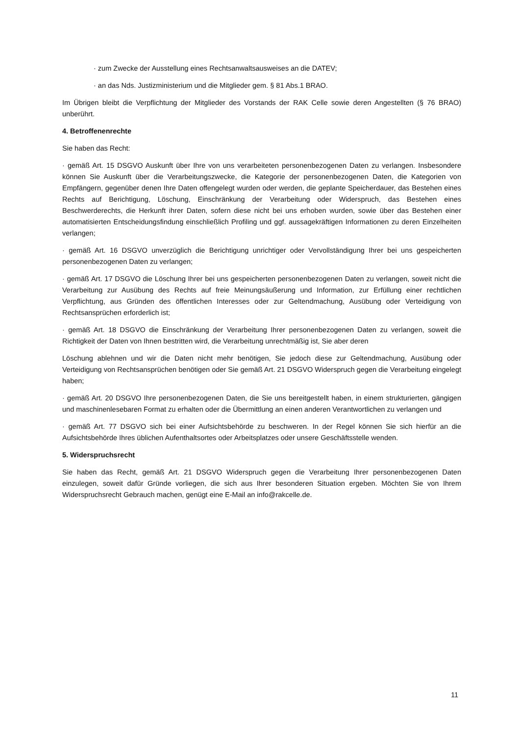· zum Zwecke der Ausstellung eines Rechtsanwaltsausweises an die DATEV;
· an das Nds. Justizministerium und die Mitglieder gem. § 81 Abs.1 BRAO.
Im Übrigen bleibt die Verpflichtung der Mitglieder des Vorstands der RAK Celle sowie deren Angestellten (§ 76 BRAO) unberührt.
4. Betroffenenrechte
Sie haben das Recht:
· gemäß Art. 15 DSGVO Auskunft über Ihre von uns verarbeiteten personenbezogenen Daten zu verlangen. Insbesondere können Sie Auskunft über die Verarbeitungszwecke, die Kategorie der personenbezogenen Daten, die Kategorien von Empfängern, gegenüber denen Ihre Daten offengelegt wurden oder werden, die geplante Speicherdauer, das Bestehen eines Rechts auf Berichtigung, Löschung, Einschränkung der Verarbeitung oder Widerspruch, das Bestehen eines Beschwerderechts, die Herkunft ihrer Daten, sofern diese nicht bei uns erhoben wurden, sowie über das Bestehen einer automatisierten Entscheidungsfindung einschließlich Profiling und ggf. aussagekräftigen Informationen zu deren Einzelheiten verlangen;
· gemäß Art. 16 DSGVO unverzüglich die Berichtigung unrichtiger oder Vervollständigung Ihrer bei uns gespeicherten personenbezogenen Daten zu verlangen;
· gemäß Art. 17 DSGVO die Löschung Ihrer bei uns gespeicherten personenbezogenen Daten zu verlangen, soweit nicht die Verarbeitung zur Ausübung des Rechts auf freie Meinungsäußerung und Information, zur Erfüllung einer rechtlichen Verpflichtung, aus Gründen des öffentlichen Interesses oder zur Geltendmachung, Ausübung oder Verteidigung von Rechtsansprüchen erforderlich ist;
· gemäß Art. 18 DSGVO die Einschränkung der Verarbeitung Ihrer personenbezogenen Daten zu verlangen, soweit die Richtigkeit der Daten von Ihnen bestritten wird, die Verarbeitung unrechtmäßig ist, Sie aber deren
Löschung ablehnen und wir die Daten nicht mehr benötigen, Sie jedoch diese zur Geltendmachung, Ausübung oder Verteidigung von Rechtsansprüchen benötigen oder Sie gemäß Art. 21 DSGVO Widerspruch gegen die Verarbeitung eingelegt haben;
· gemäß Art. 20 DSGVO Ihre personenbezogenen Daten, die Sie uns bereitgestellt haben, in einem strukturierten, gängigen und maschinenlesebaren Format zu erhalten oder die Übermittlung an einen anderen Verantwortlichen zu verlangen und
· gemäß Art. 77 DSGVO sich bei einer Aufsichtsbehörde zu beschweren. In der Regel können Sie sich hierfür an die Aufsichtsbehörde Ihres üblichen Aufenthaltsortes oder Arbeitsplatzes oder unsere Geschäftsstelle wenden.
5. Widerspruchsrecht
Sie haben das Recht, gemäß Art. 21 DSGVO Widerspruch gegen die Verarbeitung Ihrer personenbezogenen Daten einzulegen, soweit dafür Gründe vorliegen, die sich aus Ihrer besonderen Situation ergeben. Möchten Sie von Ihrem Widerspruchsrecht Gebrauch machen, genügt eine E-Mail an info@rakcelle.de.
11